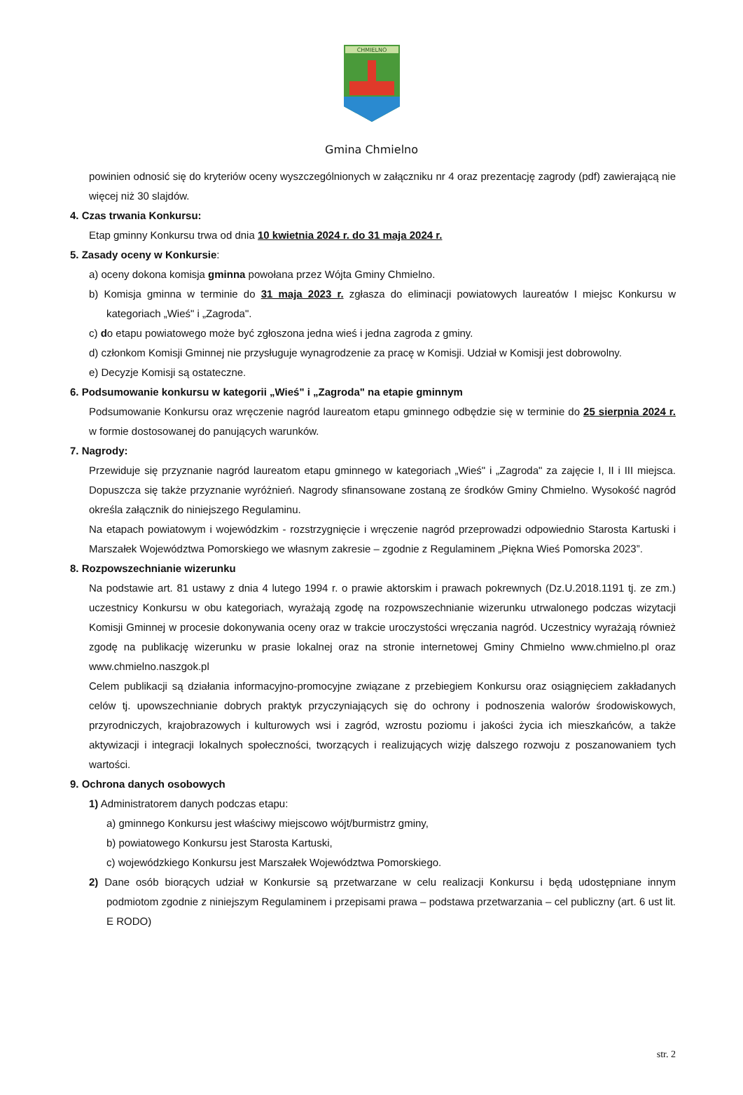CHMIELNO
Gmina Chmielno
powinien odnosić się do kryteriów oceny wyszczególnionych w załączniku nr 4 oraz prezentację zagrody (pdf) zawierającą nie więcej niż 30 slajdów.
4. Czas trwania Konkursu:
Etap gminny Konkursu trwa od dnia 10 kwietnia 2024 r. do 31 maja 2024 r.
5. Zasady oceny w Konkursie:
a) oceny dokona komisja gminna powołana przez Wójta Gminy Chmielno.
b) Komisja gminna w terminie do 31 maja 2023 r. zgłasza do eliminacji powiatowych laureatów I miejsc Konkursu w kategoriach „Wieś" i „Zagroda".
c) do etapu powiatowego może być zgłoszona jedna wieś i jedna zagroda z gminy.
d) członkom Komisji Gminnej nie przysługuje wynagrodzenie za pracę w Komisji. Udział w Komisji jest dobrowolny.
e) Decyzje Komisji są ostateczne.
6. Podsumowanie konkursu w kategorii „Wieś" i „Zagroda" na etapie gminnym
Podsumowanie Konkursu oraz wręczenie nagród laureatom etapu gminnego odbędzie się w terminie do 25 sierpnia 2024 r. w formie dostosowanej do panujących warunków.
7. Nagrody:
Przewiduje się przyznanie nagród laureatom etapu gminnego w kategoriach „Wieś" i „Zagroda" za zajęcie I, II i III miejsca. Dopuszcza się także przyznanie wyróżnień. Nagrody sfinansowane zostaną ze środków Gminy Chmielno. Wysokość nagród określa załącznik do niniejszego Regulaminu.
Na etapach powiatowym i wojewódzkim - rozstrzygnięcie i wręczenie nagród przeprowadzi odpowiednio Starosta Kartuski i Marszałek Województwa Pomorskiego we własnym zakresie – zgodnie z Regulaminem „Piękna Wieś Pomorska 2023”.
8. Rozpowszechnianie wizerunku
Na podstawie art. 81 ustawy z dnia 4 lutego 1994 r. o prawie aktorskim i prawach pokrewnych (Dz.U.2018.1191 tj. ze zm.) uczestnicy Konkursu w obu kategoriach, wyrażają zgodę na rozpowszechnianie wizerunku utrwalonego podczas wizytacji Komisji Gminnej w procesie dokonywania oceny oraz w trakcie uroczystości wręczania nagród. Uczestnicy wyrażają również zgodę na publikację wizerunku w prasie lokalnej oraz na stronie internetowej Gminy Chmielno www.chmielno.pl oraz www.chmielno.naszgok.pl
Celem publikacji są działania informacyjno-promocyjne związane z przebiegiem Konkursu oraz osiągnięciem zakładanych celów tj. upowszechnianie dobrych praktyk przyczyniających się do ochrony i podnoszenia walorów środowiskowych, przyrodniczych, krajobrazowych i kulturowych wsi i zagród, wzrostu poziomu i jakości życia ich mieszkańców, a także aktywizacji i integracji lokalnych społeczności, tworzących i realizujących wizję dalszego rozwoju z poszanowaniem tych wartości.
9. Ochrona danych osobowych
1) Administratorem danych podczas etapu:
a) gminnego Konkursu jest właściwy miejscowo wójt/burmistrz gminy,
b) powiatowego Konkursu jest Starosta Kartuski,
c) wojewódzkiego Konkursu jest Marszałek Województwa Pomorskiego.
2) Dane osób biorących udział w Konkursie są przetwarzane w celu realizacji Konkursu i będą udostępniane innym podmiotom zgodnie z niniejszym Regulaminem i przepisami prawa – podstawa przetwarzania – cel publiczny (art. 6 ust lit. E RODO)
str. 2